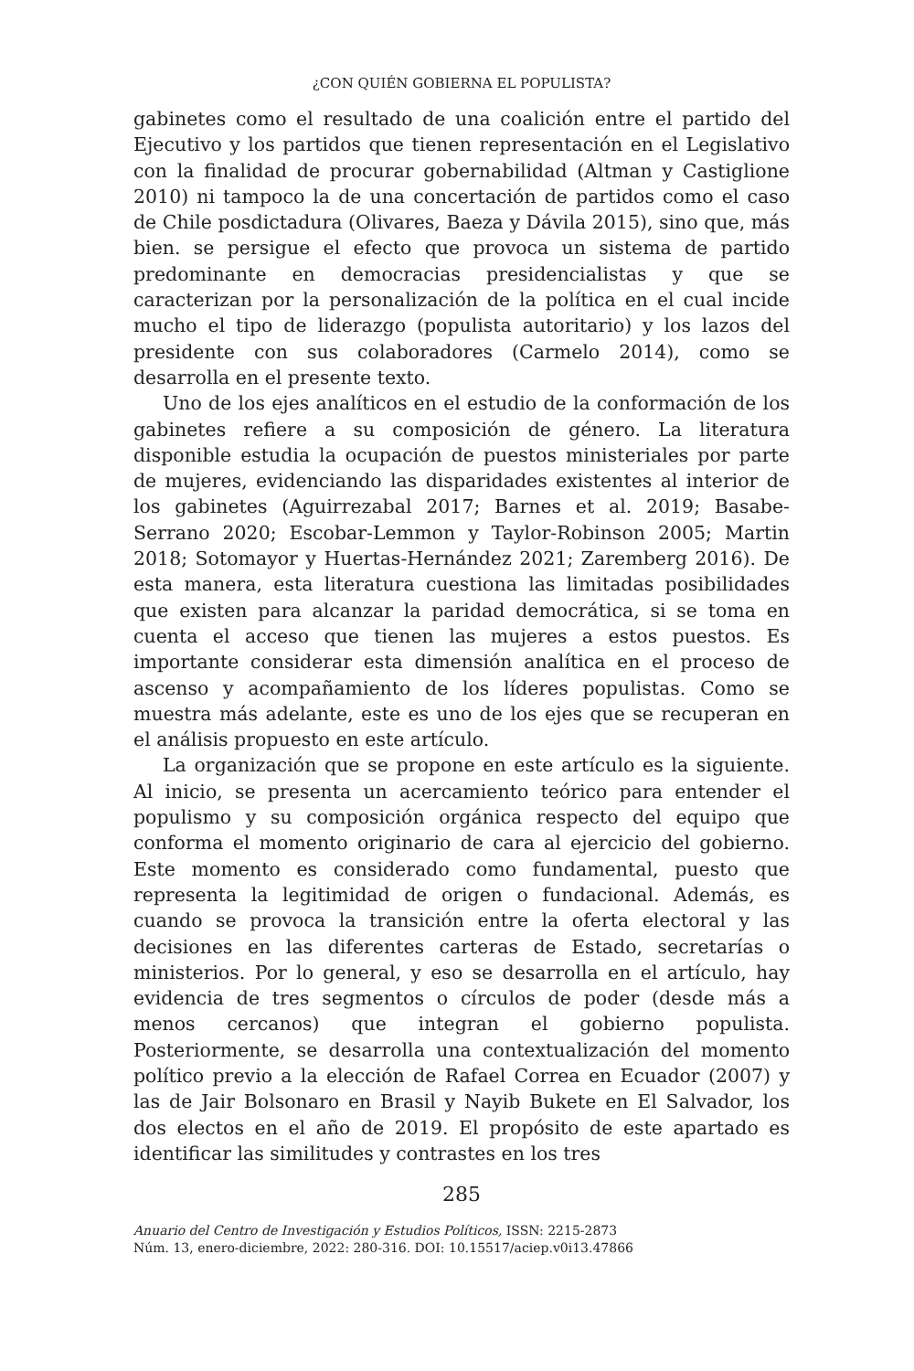¿CON QUIÉN GOBIERNA EL POPULISTA?
gabinetes como el resultado de una coalición entre el partido del Ejecutivo y los partidos que tienen representación en el Legislativo con la finalidad de procurar gobernabilidad (Altman y Castiglione 2010) ni tampoco la de una concertación de partidos como el caso de Chile posdictadura (Olivares, Baeza y Dávila 2015), sino que, más bien. se persigue el efecto que provoca un sistema de partido predominante en democracias presidencialistas y que se caracterizan por la personalización de la política en el cual incide mucho el tipo de liderazgo (populista autoritario) y los lazos del presidente con sus colaboradores (Carmelo 2014), como se desarrolla en el presente texto.
Uno de los ejes analíticos en el estudio de la conformación de los gabinetes refiere a su composición de género. La literatura disponible estudia la ocupación de puestos ministeriales por parte de mujeres, evidenciando las disparidades existentes al interior de los gabinetes (Aguirrezabal 2017; Barnes et al. 2019; Basabe-Serrano 2020; Escobar-Lemmon y Taylor-Robinson 2005; Martin 2018; Sotomayor y Huertas-Hernández 2021; Zaremberg 2016). De esta manera, esta literatura cuestiona las limitadas posibilidades que existen para alcanzar la paridad democrática, si se toma en cuenta el acceso que tienen las mujeres a estos puestos. Es importante considerar esta dimensión analítica en el proceso de ascenso y acompañamiento de los líderes populistas. Como se muestra más adelante, este es uno de los ejes que se recuperan en el análisis propuesto en este artículo.
La organización que se propone en este artículo es la siguiente. Al inicio, se presenta un acercamiento teórico para entender el populismo y su composición orgánica respecto del equipo que conforma el momento originario de cara al ejercicio del gobierno. Este momento es considerado como fundamental, puesto que representa la legitimidad de origen o fundacional. Además, es cuando se provoca la transición entre la oferta electoral y las decisiones en las diferentes carteras de Estado, secretarías o ministerios. Por lo general, y eso se desarrolla en el artículo, hay evidencia de tres segmentos o círculos de poder (desde más a menos cercanos) que integran el gobierno populista. Posteriormente, se desarrolla una contextualización del momento político previo a la elección de Rafael Correa en Ecuador (2007) y las de Jair Bolsonaro en Brasil y Nayib Bukete en El Salvador, los dos electos en el año de 2019. El propósito de este apartado es identificar las similitudes y contrastes en los tres
285
Anuario del Centro de Investigación y Estudios Políticos, ISSN: 2215-2873
Núm. 13, enero-diciembre, 2022: 280-316. DOI: 10.15517/aciep.v0i13.47866